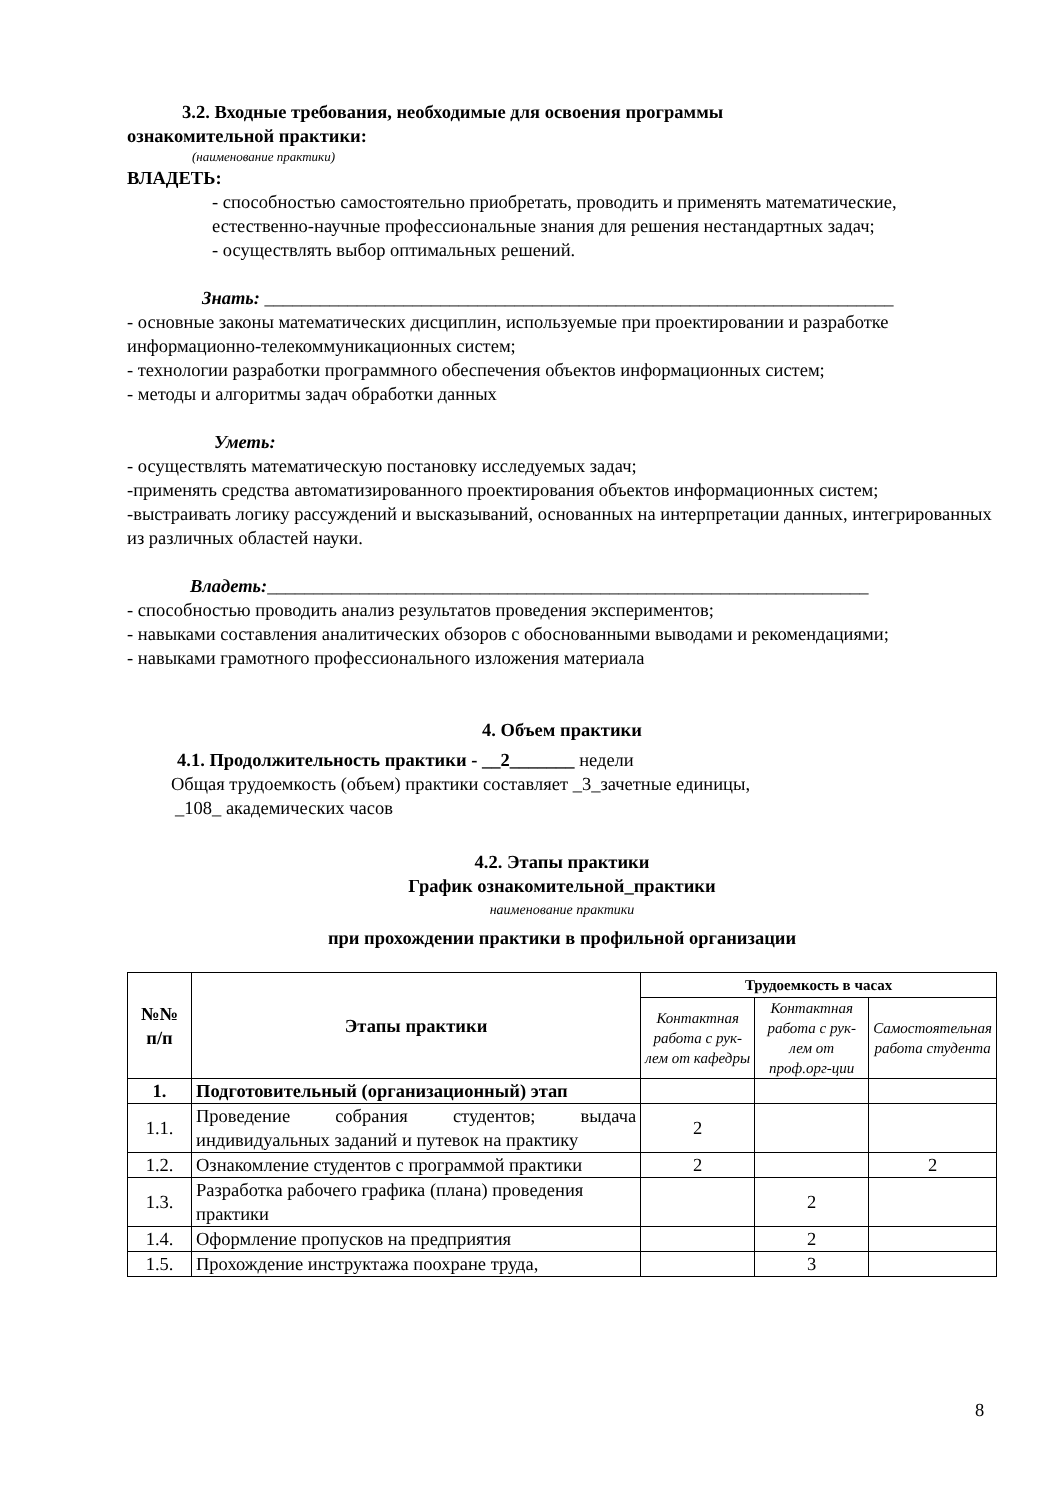3.2. Входные требования, необходимые для освоения программы
ознакомительной практики:
(наименование практики)
ВЛАДЕТЬ:
- способностью самостоятельно приобретать, проводить и применять математические, естественно-научные профессиональные знания для решения нестандартных задач;
- осуществлять выбор оптимальных решений.
Знать: ____________________________________________________________________
- основные законы математических дисциплин, используемые при проектировании и разработке информационно-телекоммуникационных систем;
- технологии разработки программного обеспечения объектов информационных систем;
- методы и алгоритмы задач обработки данных
Уметь:
- осуществлять математическую постановку исследуемых задач;
-применять средства автоматизированного проектирования объектов информационных систем;
-выстраивать логику рассуждений и высказываний, основанных на интерпретации данных, интегрированных из различных областей науки.
Владеть:_________________________________________________________________
- способностью проводить анализ результатов проведения экспериментов;
- навыками составления аналитических обзоров с обоснованными выводами и рекомендациями;
- навыками грамотного профессионального изложения материала
4. Объем практики
4.1. Продолжительность практики - __2_______ недели
Общая трудоемкость (объем) практики составляет _3_зачетные единицы,
_108_ академических часов
4.2. Этапы практики
График ознакомительной_практики
наименование практики
при прохождении практики в профильной организации
| №№ п/п | Этапы практики | Трудоемкость в часах | | |
| --- | --- | --- | --- | --- |
| | | Контактная работа с рук-лем от кафедры | Контактная работа с рук-лем от проф.орг-ции | Самостоятельная работа студента |
| 1. | Подготовительный (организационный) этап | | | |
| 1.1. | Проведение собрания студентов; выдача индивидуальных заданий и путевок на практику | 2 | | |
| 1.2. | Ознакомление студентов с программой практики | 2 | | 2 |
| 1.3. | Разработка рабочего графика (плана) проведения практики | | 2 | |
| 1.4. | Оформление пропусков на предприятия | | 2 | |
| 1.5. | Прохождение инструктажа поохране труда, | | 3 | |
8